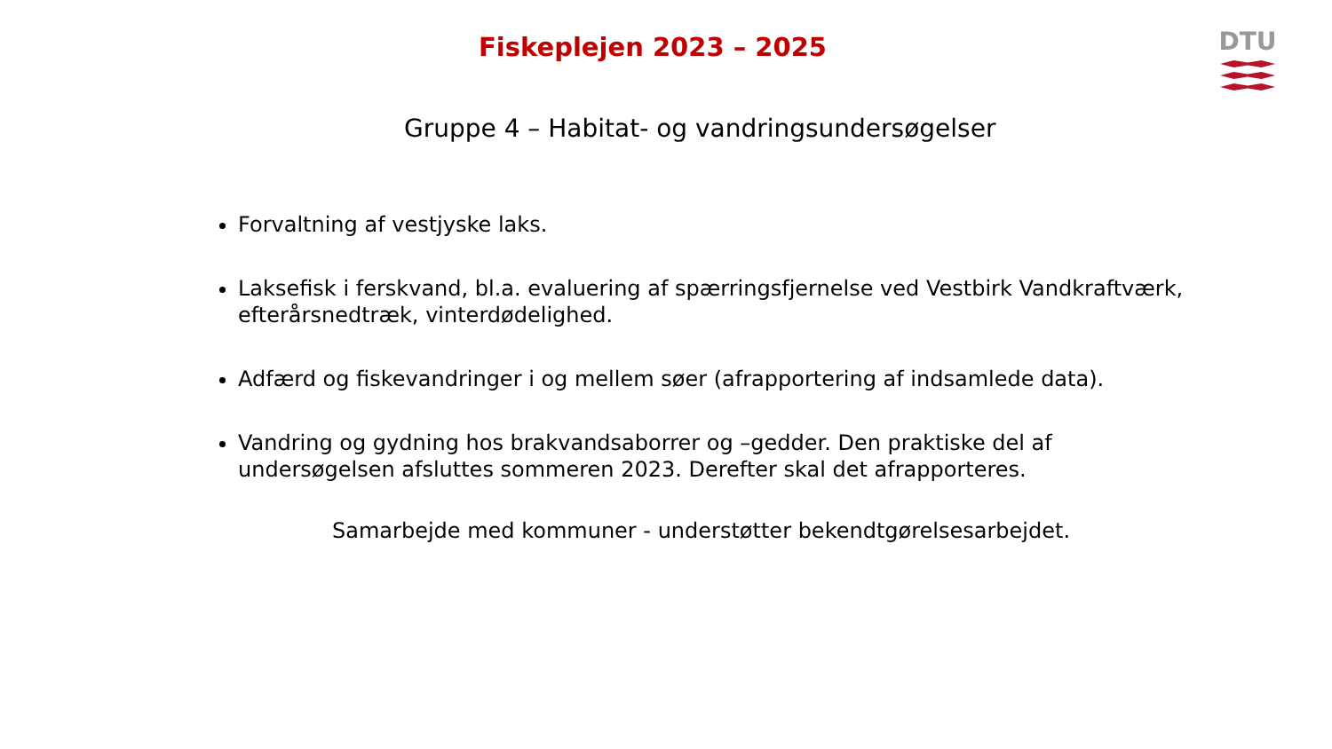Fiskeplejen 2023 – 2025 DTU
Gruppe 4 – Habitat- og vandringsundersøgelser
Forvaltning af vestjyske laks.
Laksefisk i ferskvand, bl.a. evaluering af spærringsfjernelse ved Vestbirk Vandkraftværk, efterårsnedtræk, vinterdødelighed.
Adfærd og fiskevandringer i og mellem søer (afrapportering af indsamlede data).
Vandring og gydning hos brakvandsaborrer og –gedder. Den praktiske del af undersøgelsen afsluttes sommeren 2023. Derefter skal det afrapporteres.
Samarbejde med kommuner - understøtter bekendtgørelsesarbejdet.